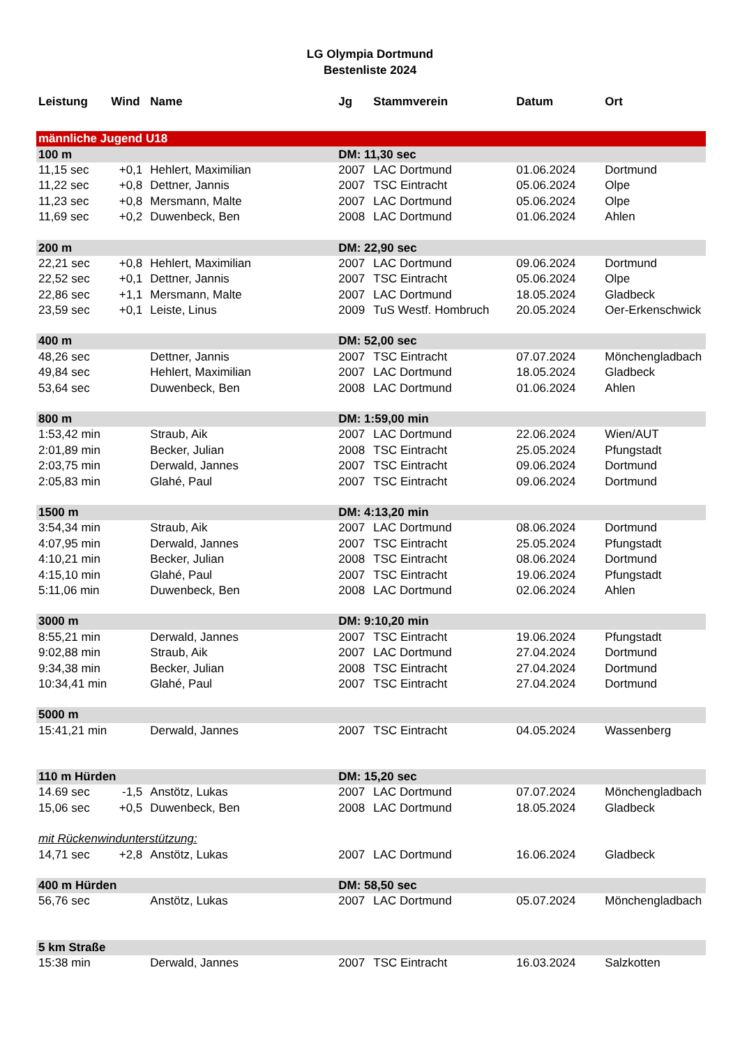LG Olympia Dortmund
Bestenliste 2024
| Leistung | Wind | Name | Jg | Stammverein | Datum | Ort |
| --- | --- | --- | --- | --- | --- | --- |
| männliche Jugend U18 | | | | | | |
| 100 m | | | DM: 11,30 sec | | | |
| 11,15 sec | +0,1 | Hehlert, Maximilian | 2007 | LAC Dortmund | 01.06.2024 | Dortmund |
| 11,22 sec | +0,8 | Dettner, Jannis | 2007 | TSC Eintracht | 05.06.2024 | Olpe |
| 11,23 sec | +0,8 | Mersmann, Malte | 2007 | LAC Dortmund | 05.06.2024 | Olpe |
| 11,69 sec | +0,2 | Duwenbeck, Ben | 2008 | LAC Dortmund | 01.06.2024 | Ahlen |
| 200 m | | | DM: 22,90 sec | | | |
| 22,21 sec | +0,8 | Hehlert, Maximilian | 2007 | LAC Dortmund | 09.06.2024 | Dortmund |
| 22,52 sec | +0,1 | Dettner, Jannis | 2007 | TSC Eintracht | 05.06.2024 | Olpe |
| 22,86 sec | +1,1 | Mersmann, Malte | 2007 | LAC Dortmund | 18.05.2024 | Gladbeck |
| 23,59 sec | +0,1 | Leiste, Linus | 2009 | TuS Westf. Hombruch | 20.05.2024 | Oer-Erkenschwick |
| 400 m | | | DM: 52,00 sec | | | |
| 48,26 sec | | Dettner, Jannis | 2007 | TSC Eintracht | 07.07.2024 | Mönchengladbach |
| 49,84 sec | | Hehlert, Maximilian | 2007 | LAC Dortmund | 18.05.2024 | Gladbeck |
| 53,64 sec | | Duwenbeck, Ben | 2008 | LAC Dortmund | 01.06.2024 | Ahlen |
| 800 m | | | DM: 1:59,00 min | | | |
| 1:53,42 min | | Straub, Aik | 2007 | LAC Dortmund | 22.06.2024 | Wien/AUT |
| 2:01,89 min | | Becker, Julian | 2008 | TSC Eintracht | 25.05.2024 | Pfungstadt |
| 2:03,75 min | | Derwald, Jannes | 2007 | TSC Eintracht | 09.06.2024 | Dortmund |
| 2:05,83 min | | Glahé, Paul | 2007 | TSC Eintracht | 09.06.2024 | Dortmund |
| 1500 m | | | DM: 4:13,20 min | | | |
| 3:54,34 min | | Straub, Aik | 2007 | LAC Dortmund | 08.06.2024 | Dortmund |
| 4:07,95 min | | Derwald, Jannes | 2007 | TSC Eintracht | 25.05.2024 | Pfungstadt |
| 4:10,21 min | | Becker, Julian | 2008 | TSC Eintracht | 08.06.2024 | Dortmund |
| 4:15,10 min | | Glahé, Paul | 2007 | TSC Eintracht | 19.06.2024 | Pfungstadt |
| 5:11,06 min | | Duwenbeck, Ben | 2008 | LAC Dortmund | 02.06.2024 | Ahlen |
| 3000 m | | | DM: 9:10,20 min | | | |
| 8:55,21 min | | Derwald, Jannes | 2007 | TSC Eintracht | 19.06.2024 | Pfungstadt |
| 9:02,88 min | | Straub, Aik | 2007 | LAC Dortmund | 27.04.2024 | Dortmund |
| 9:34,38 min | | Becker, Julian | 2008 | TSC Eintracht | 27.04.2024 | Dortmund |
| 10:34,41 min | | Glahé, Paul | 2007 | TSC Eintracht | 27.04.2024 | Dortmund |
| 5000 m | | | | | | |
| 15:41,21 min | | Derwald, Jannes | 2007 | TSC Eintracht | 04.05.2024 | Wassenberg |
| 110 m Hürden | | | DM: 15,20 sec | | | |
| 14.69 sec | -1,5 | Anstötz, Lukas | 2007 | LAC Dortmund | 07.07.2024 | Mönchengladbach |
| 15,06 sec | +0,5 | Duwenbeck, Ben | 2008 | LAC Dortmund | 18.05.2024 | Gladbeck |
| mit Rückenwindunterstützung: | | | | | | |
| 14,71 sec | +2,8 | Anstötz, Lukas | 2007 | LAC Dortmund | 16.06.2024 | Gladbeck |
| 400 m Hürden | | | DM: 58,50 sec | | | |
| 56,76 sec | | Anstötz, Lukas | 2007 | LAC Dortmund | 05.07.2024 | Mönchengladbach |
| 5 km Straße | | | | | | |
| 15:38 min | | Derwald, Jannes | 2007 | TSC Eintracht | 16.03.2024 | Salzkotten |